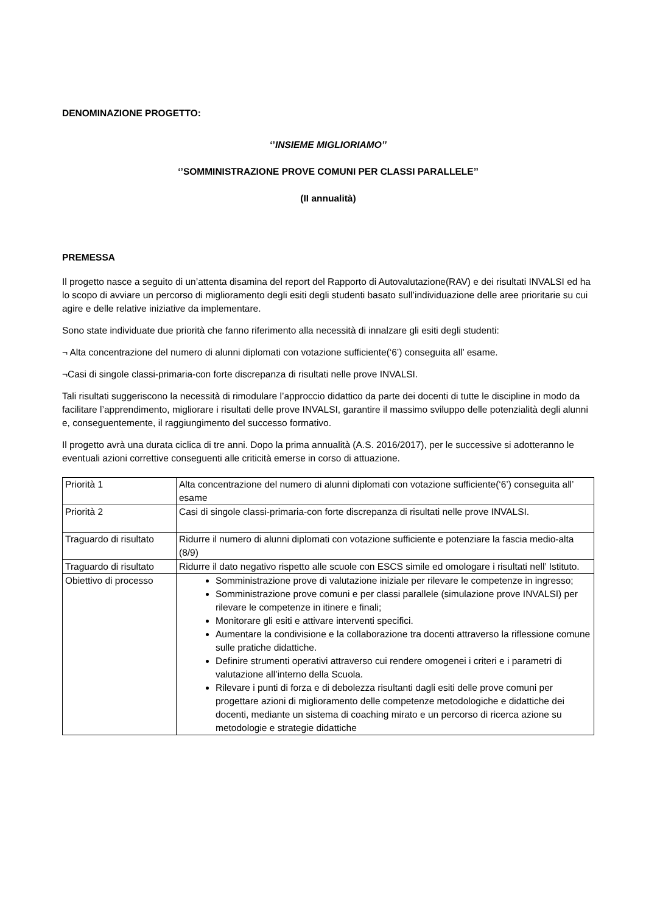DENOMINAZIONE PROGETTO:
‘’INSIEME MIGLIORIAMO’’
‘’SOMMINISTRAZIONE PROVE COMUNI PER CLASSI PARALLELE’’
(II annualità)
PREMESSA
Il progetto nasce a seguito di un’attenta disamina del report del Rapporto di Autovalutazione(RAV) e dei risultati INVALSI ed ha lo scopo di avviare un percorso di miglioramento degli esiti degli studenti basato sull’individuazione delle aree prioritarie su cui agire e delle relative iniziative da implementare.
Sono state individuate due priorità che fanno riferimento alla necessità di innalzare gli esiti degli studenti:
¬ Alta concentrazione del numero di alunni diplomati con votazione sufficiente(‘6’) conseguita all’ esame.
¬Casi di singole classi-primaria-con forte discrepanza di risultati nelle prove INVALSI.
Tali risultati suggeriscono la necessità di rimodulare l’approccio didattico da parte dei docenti di tutte le discipline in modo da facilitare l’apprendimento, migliorare i risultati delle prove INVALSI, garantire il massimo sviluppo delle potenzialità degli alunni e, conseguentemente, il raggiungimento del successo formativo.
Il progetto avrà una durata ciclica di tre anni. Dopo la prima annualità (A.S. 2016/2017), per le successive si adotteranno le eventuali azioni correttive conseguenti alle criticità emerse in corso di attuazione.
| Priorità 1 | Alta concentrazione del numero di alunni diplomati con votazione sufficiente(‘6’) conseguita all’ esame |
| Priorità 2 | Casi di singole classi-primaria-con forte discrepanza di risultati nelle prove INVALSI. |
| Traguardo di risultato | Ridurre il numero di alunni diplomati con votazione sufficiente e potenziare la fascia medio-alta (8/9) |
| Traguardo di risultato | Ridurre il dato negativo rispetto alle scuole con ESCS simile ed omologare i risultati nell’ Istituto. |
| Obiettivo di processo | Somministrazione prove di valutazione iniziale per rilevare le competenze in ingresso; Somministrazione prove comuni e per classi parallele (simulazione prove INVALSI) per rilevare le competenze in itinere e finali; Monitorare gli esiti e attivare interventi specifici. Aumentare la condivisione e la collaborazione tra docenti attraverso la riflessione comune sulle pratiche didattiche. Definire strumenti operativi attraverso cui rendere omogenei i criteri e i parametri di valutazione all’interno della Scuola. Rilevare i punti di forza e di debolezza risultanti dagli esiti delle prove comuni per progettare azioni di miglioramento delle competenze metodologiche e didattiche dei docenti, mediante un sistema di coaching mirato e un percorso di ricerca azione su metodologie e strategie didattiche |